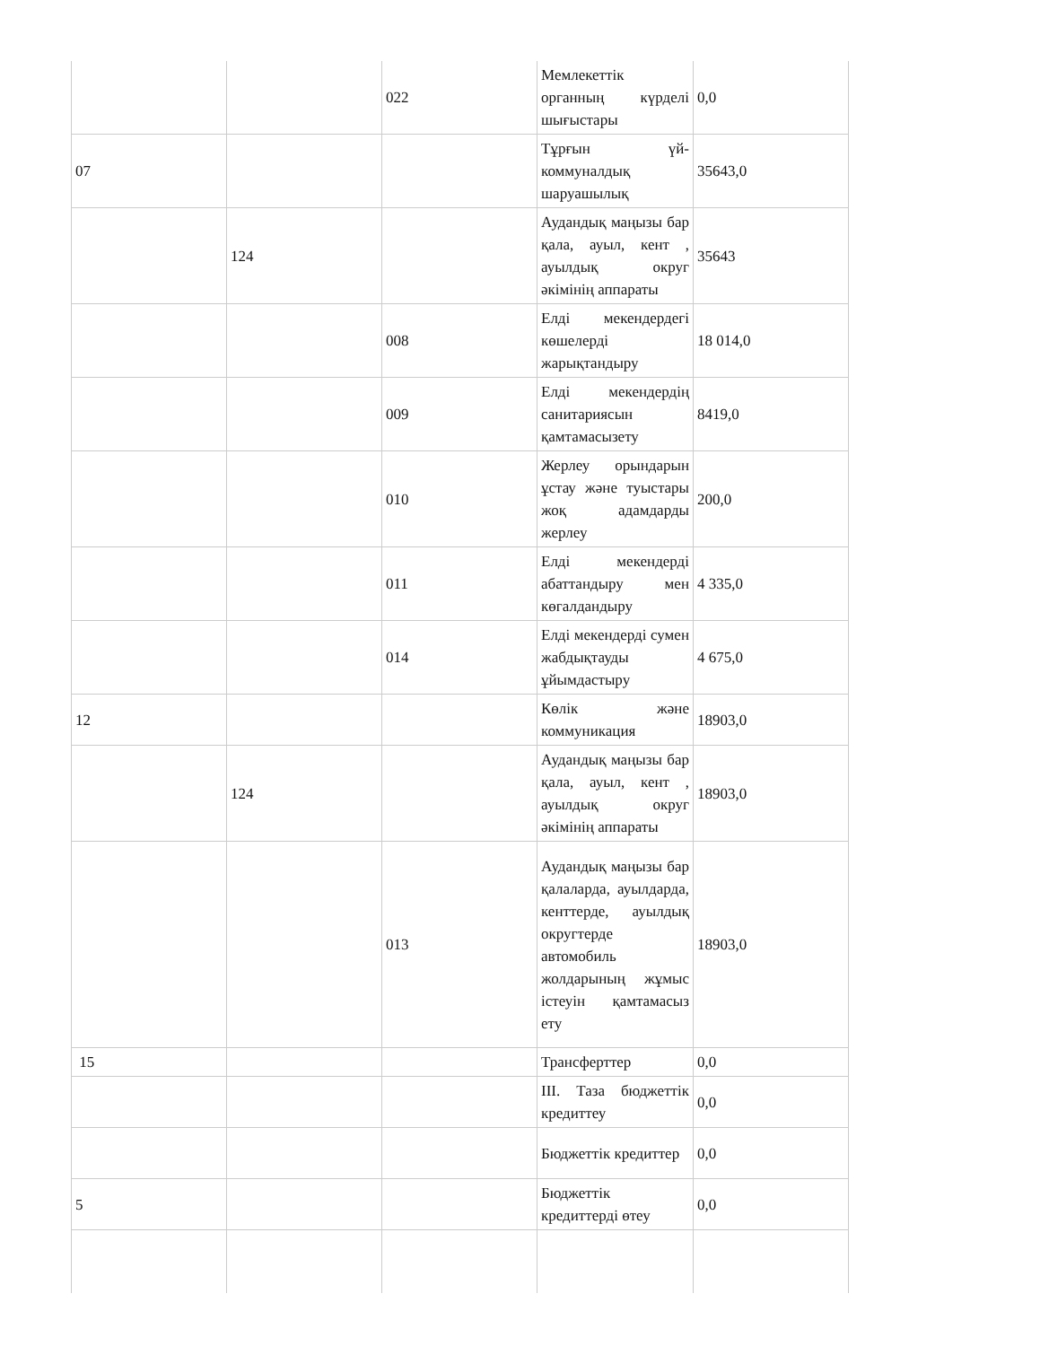| | | 022 | Мемлекеттік органның күрделі шығыстары | 0,0 |
| 07 | | | Тұрғын үй-коммуналдық шаруашылық | 35643,0 |
| | 124 | | Аудандық маңызы бар қала, ауыл, кент , ауылдық округ әкімінің аппараты | 35643 |
| | | 008 | Елді мекендердегі көшелерді жарықтандыру | 18 014,0 |
| | | 009 | Елді мекендердің санитариясын қамтамасызету | 8419,0 |
| | | 010 | Жерлеу орындарын ұстау және туыстары жоқ адамдарды жерлеу | 200,0 |
| | | 011 | Елді мекендерді абаттандыру мен көгалдандыру | 4 335,0 |
| | | 014 | Елді мекендерді сумен жабдықтауды ұйымдастыру | 4 675,0 |
| 12 | | | Көлік және коммуникация | 18903,0 |
| | 124 | | Аудандық маңызы бар қала, ауыл, кент , ауылдық округ әкімінің аппараты | 18903,0 |
| | | 013 | Аудандық маңызы бар қалаларда, ауылдарда, кенттерде, ауылдық округтерде автомобиль жолдарының жұмыс істеуін қамтамасыз ету | 18903,0 |
| 15 | | | Трансферттер | 0,0 |
| | | | ІІІ. Таза бюджеттік кредиттеу | 0,0 |
| | | | Бюджеттік кредиттер | 0,0 |
| 5 | | | Бюджеттік кредиттерді өтеу | 0,0 |